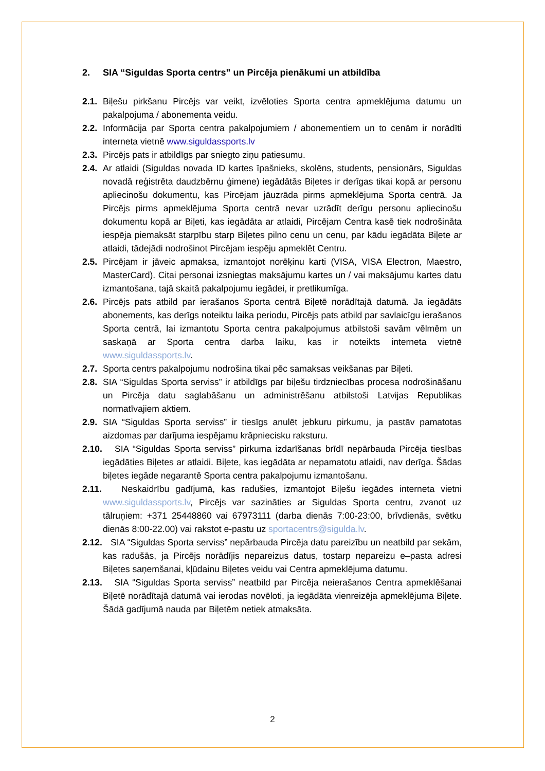2. SIA “Siguldas Sporta centrs” un Pircēja pienākumi un atbildība
2.1. Biļešu pirkšanu Pircējs var veikt, izvēloties Sporta centra apmeklējuma datumu un pakalpojuma / abonementa veidu.
2.2. Informācija par Sporta centra pakalpojumiem / abonementiem un to cenām ir norādīti interneta vietnē www.siguldassports.lv
2.3. Pircējs pats ir atbildīgs par sniegto ziņu patiesumu.
2.4. Ar atlaidi (Siguldas novada ID kartes īpašnieks, skolēns, students, pensionārs, Siguldas novadā reģistrēta daudzbērnu ģimene) iegādātās Biļetes ir derīgas tikai kopā ar personu apliecinošu dokumentu, kas Pircējam jāuzrāda pirms apmeklējuma Sporta centrā. Ja Pircējs pirms apmeklējuma Sporta centrā nevar uzrādīt derīgu personu apliecinošu dokumentu kopā ar Biļeti, kas iegādāta ar atlaidi, Pircējam Centra kasē tiek nodrošināta iespēja piemaksāt starpību starp Biļetes pilno cenu un cenu, par kādu iegādāta Biļete ar atlaidi, tādejādi nodrošinot Pircējam iespēju apmeklēt Centru.
2.5. Pircējam ir jāveic apmaksa, izmantojot norēķinu karti (VISA, VISA Electron, Maestro, MasterCard). Citai personai izsniegtas maksājumu kartes un / vai maksājumu kartes datu izmantošana, tajā skaitā pakalpojumu iegādei, ir pretlikumīga.
2.6. Pircējs pats atbild par ierašanos Sporta centrā Biļetē norādītajā datumā. Ja iegādāts abonements, kas derīgs noteiktu laika periodu, Pircējs pats atbild par savlaicīgu ierašanos Sporta centrā, lai izmantotu Sporta centra pakalpojumus atbilstoši savām vēlmēm un saskaņā ar Sporta centra darba laiku, kas ir noteikts interneta vietnē www.siguldassports.lv.
2.7. Sporta centrs pakalpojumu nodrošina tikai pēc samaksas veikšanas par Biļeti.
2.8. SIA “Siguldas Sporta serviss” ir atbildīgs par biļešu tirdzniecības procesa nodrošināšanu un Pircēja datu saglabāšanu un administrēšanu atbilstoši Latvijas Republikas normatīvajiem aktiem.
2.9. SIA “Siguldas Sporta serviss” ir tiesīgs anulēt jebkuru pirkumu, ja pastāv pamatotas aizdomas par darījuma iespējamu krāpniecisku raksturu.
2.10. SIA “Siguldas Sporta serviss” pirkuma izdarīšanas brīdī nepārbauda Pircēja tiesības iegādāties Biļetes ar atlaidi. Biļete, kas iegādāta ar nepamatotu atlaidi, nav derīga. Šādas biļetes iegāde negarantē Sporta centra pakalpojumu izmantošanu.
2.11. Neskaidrību gadījumā, kas radušies, izmantojot Biļešu iegādes interneta vietni www.siguldassports.lv, Pircējs var sazināties ar Siguldas Sporta centru, zvanot uz tālruņiem: +371 25448860 vai 67973111 (darba dienās 7:00-23:00, brīvdienās, svētku dienās 8:00-22.00) vai rakstot e-pastu uz sportacentrs@sigulda.lv.
2.12. SIA “Siguldas Sporta serviss” nepārbauda Pircēja datu pareizību un neatbild par sekām, kas radušās, ja Pircējs norādījis nepareizus datus, tostarp nepareizu e–pasta adresi Biļetes saņemšanai, kļūdainu Biļetes veidu vai Centra apmeklējuma datumu.
2.13. SIA “Siguldas Sporta serviss” neatbild par Pircēja neierašanos Centra apmeklēšanai Biļetē norādītajā datumā vai ierodas novēloti, ja iegādāta vienreizēja apmeklējuma Biļete. Šādā gadījumā nauda par Biļetēm netiek atmaksāta.
2